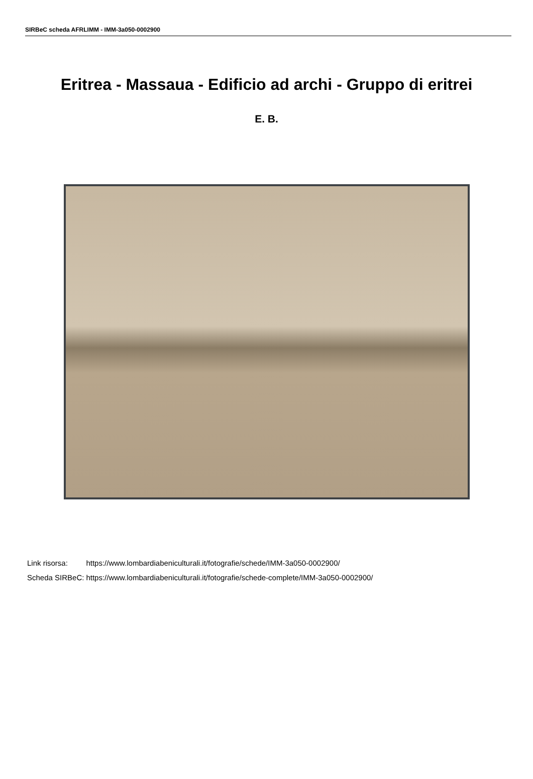SIRBeC scheda AFRLIMM - IMM-3a050-0002900
Eritrea - Massaua - Edificio ad archi - Gruppo di eritrei
E. B.
| Link risorsa: | https://www.lombardiabeniculturali.it/fotografie/schede/IMM-3a050-0002900/ |
| Scheda SIRBeC: | https://www.lombardiabeniculturali.it/fotografie/schede-complete/IMM-3a050-0002900/ |